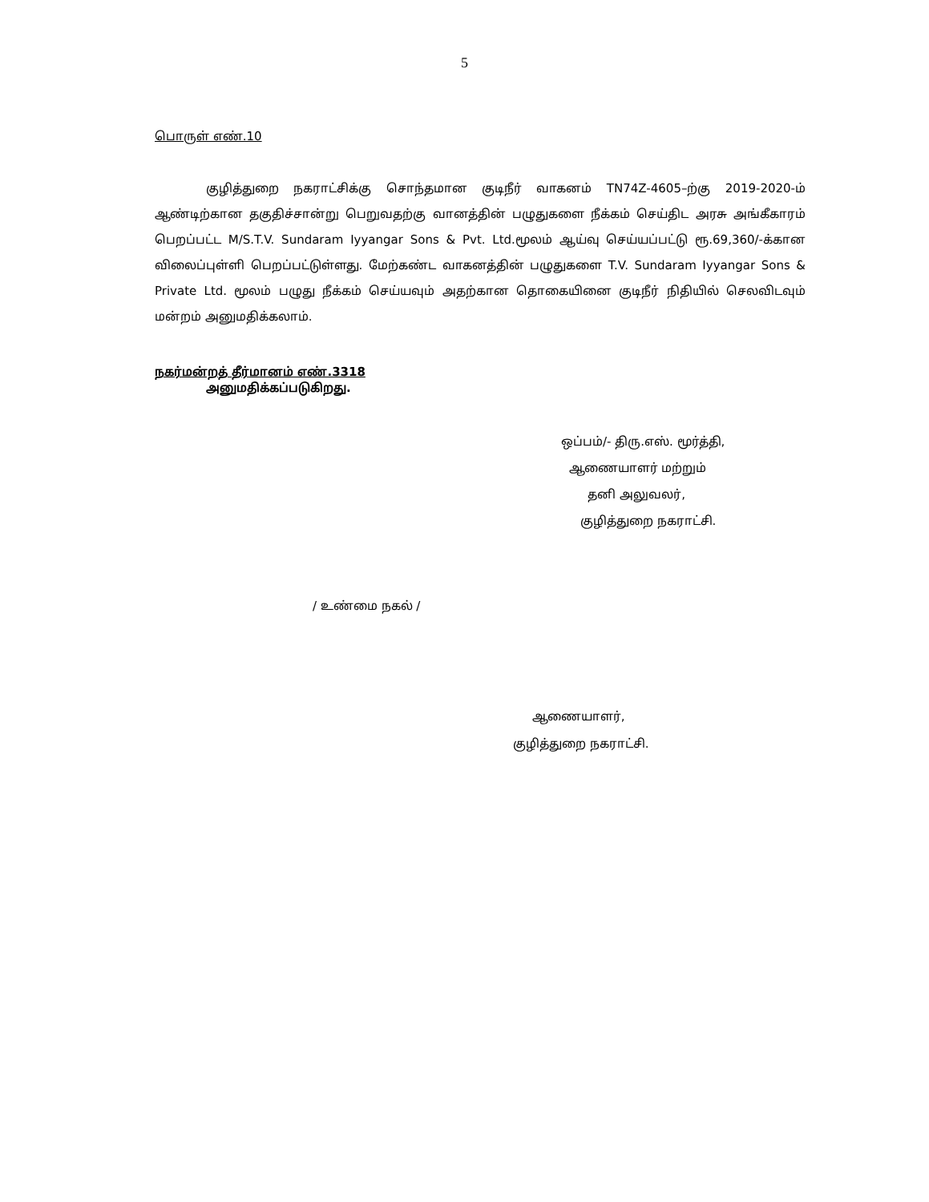5
பொருள் எண்.10
குழித்துறை நகராட்சிக்கு சொந்தமான குடிநீர் வாகனம் TN74Z-4605–ற்கு 2019-2020-ம் ஆண்டிற்கான தகுதிச்சான்று பெறுவதற்கு வானத்தின் பழுதுகளை நீக்கம் செய்திட அரசு அங்கீகாரம் பெறப்பட்ட M/S.T.V. Sundaram Iyyangar Sons & Pvt. Ltd.மூலம் ஆய்வு செய்யப்பட்டு ரூ.69,360/-க்கான விலைப்புள்ளி பெறப்பட்டுள்ளது. மேற்கண்ட வாகனத்தின் பழுதுகளை T.V. Sundaram Iyyangar Sons & Private Ltd. மூலம் பழுது நீக்கம் செய்யவும் அதற்கான தொகையினை குடிநீர் நிதியில் செலவிடவும் மன்றம் அனுமதிக்கலாம்.
நகர்மன்றத் தீர்மானம் எண்.3318
அனுமதிக்கப்படுகிறது.
ஒப்பம்/- திரு.எஸ். மூர்த்தி,
ஆணையாளர் மற்றும்
தனி அலுவலர்,
குழித்துறை நகராட்சி.
/ உண்மை நகல் /
ஆணையாளர்,
குழித்துறை நகராட்சி.